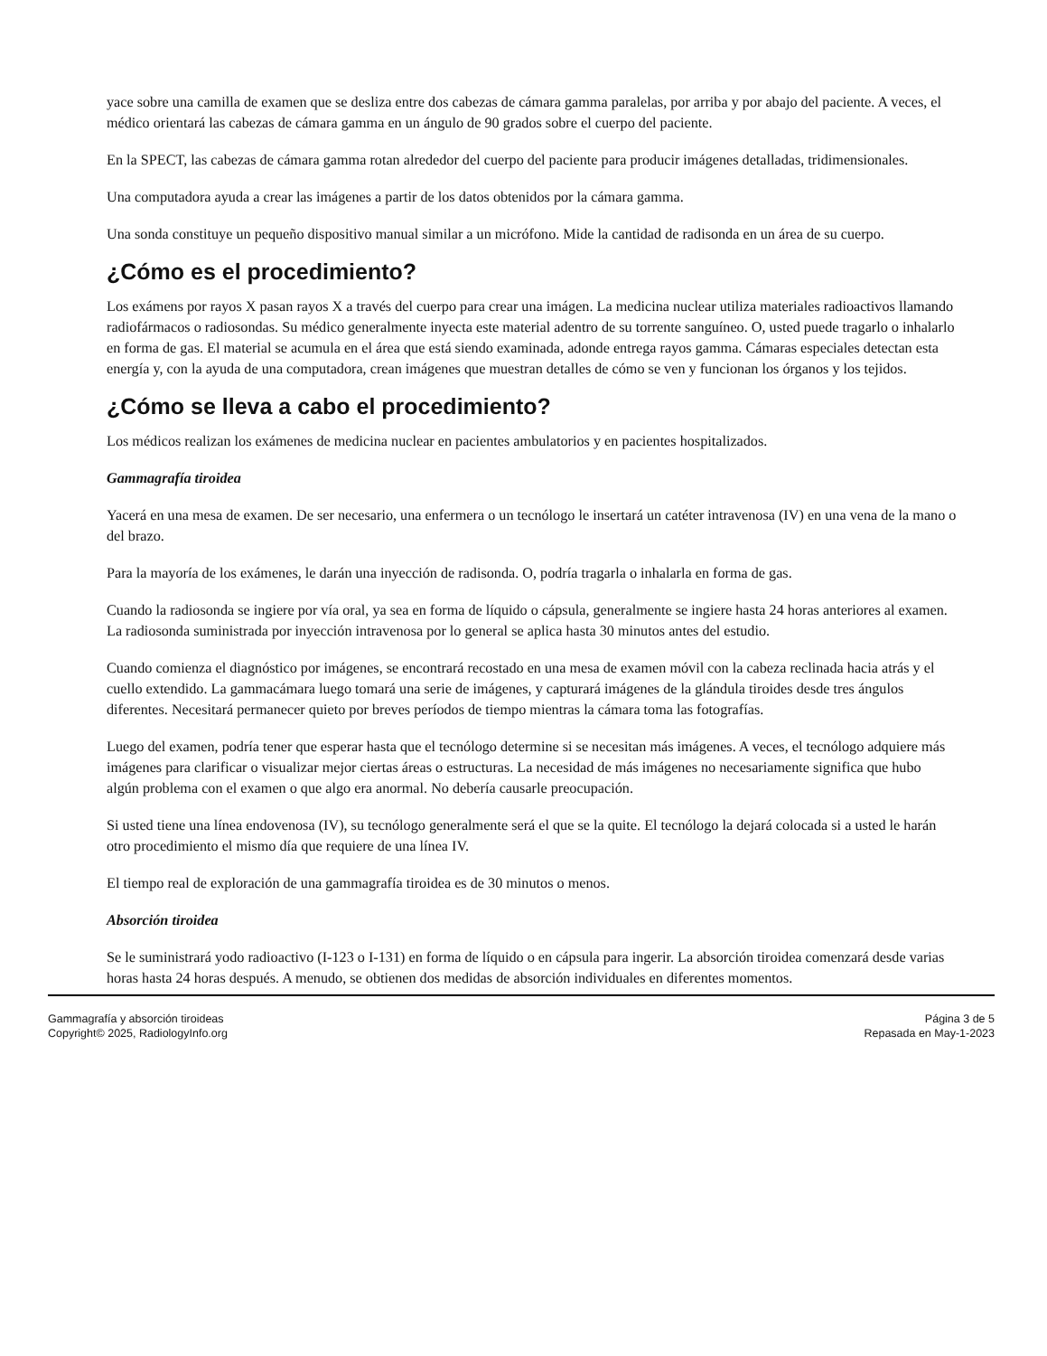yace sobre una camilla de examen que se desliza entre dos cabezas de cámara gamma paralelas, por arriba y por abajo del paciente. A veces, el médico orientará las cabezas de cámara gamma en un ángulo de 90 grados sobre el cuerpo del paciente.
En la SPECT, las cabezas de cámara gamma rotan alrededor del cuerpo del paciente para producir imágenes detalladas, tridimensionales.
Una computadora ayuda a crear las imágenes a partir de los datos obtenidos por la cámara gamma.
Una sonda constituye un pequeño dispositivo manual similar a un micrófono. Mide la cantidad de radisonda en un área de su cuerpo.
¿Cómo es el procedimiento?
Los exámens por rayos X pasan rayos X a través del cuerpo para crear una imágen. La medicina nuclear utiliza materiales radioactivos llamando radiofármacos o radiosondas. Su médico generalmente inyecta este material adentro de su torrente sanguíneo. O, usted puede tragarlo o inhalarlo en forma de gas. El material se acumula en el área que está siendo examinada, adonde entrega rayos gamma. Cámaras especiales detectan esta energía y, con la ayuda de una computadora, crean imágenes que muestran detalles de cómo se ven y funcionan los órganos y los tejidos.
¿Cómo se lleva a cabo el procedimiento?
Los médicos realizan los exámenes de medicina nuclear en pacientes ambulatorios y en pacientes hospitalizados.
Gammagrafía tiroidea
Yacerá en una mesa de examen. De ser necesario, una enfermera o un tecnólogo le insertará un catéter intravenosa (IV) en una vena de la mano o del brazo.
Para la mayoría de los exámenes, le darán una inyección de radisonda. O, podría tragarla o inhalarla en forma de gas.
Cuando la radiosonda se ingiere por vía oral, ya sea en forma de líquido o cápsula, generalmente se ingiere hasta 24 horas anteriores al examen. La radiosonda suministrada por inyección intravenosa por lo general se aplica hasta 30 minutos antes del estudio.
Cuando comienza el diagnóstico por imágenes, se encontrará recostado en una mesa de examen móvil con la cabeza reclinada hacia atrás y el cuello extendido. La gammacámara luego tomará una serie de imágenes, y capturará imágenes de la glándula tiroides desde tres ángulos diferentes. Necesitará permanecer quieto por breves períodos de tiempo mientras la cámara toma las fotografías.
Luego del examen, podría tener que esperar hasta que el tecnólogo determine si se necesitan más imágenes. A veces, el tecnólogo adquiere más imágenes para clarificar o visualizar mejor ciertas áreas o estructuras. La necesidad de más imágenes no necesariamente significa que hubo algún problema con el examen o que algo era anormal. No debería causarle preocupación.
Si usted tiene una línea endovenosa (IV), su tecnólogo generalmente será el que se la quite. El tecnólogo la dejará colocada si a usted le harán otro procedimiento el mismo día que requiere de una línea IV.
El tiempo real de exploración de una gammagrafía tiroidea es de 30 minutos o menos.
Absorción tiroidea
Se le suministrará yodo radioactivo (I-123 o I-131) en forma de líquido o en cápsula para ingerir. La absorción tiroidea comenzará desde varias horas hasta 24 horas después. A menudo, se obtienen dos medidas de absorción individuales en diferentes momentos.
Gammagrafía y absorción tiroideas
Copyright© 2025, RadiologyInfo.org
Página 3 de 5
Repasada en May-1-2023